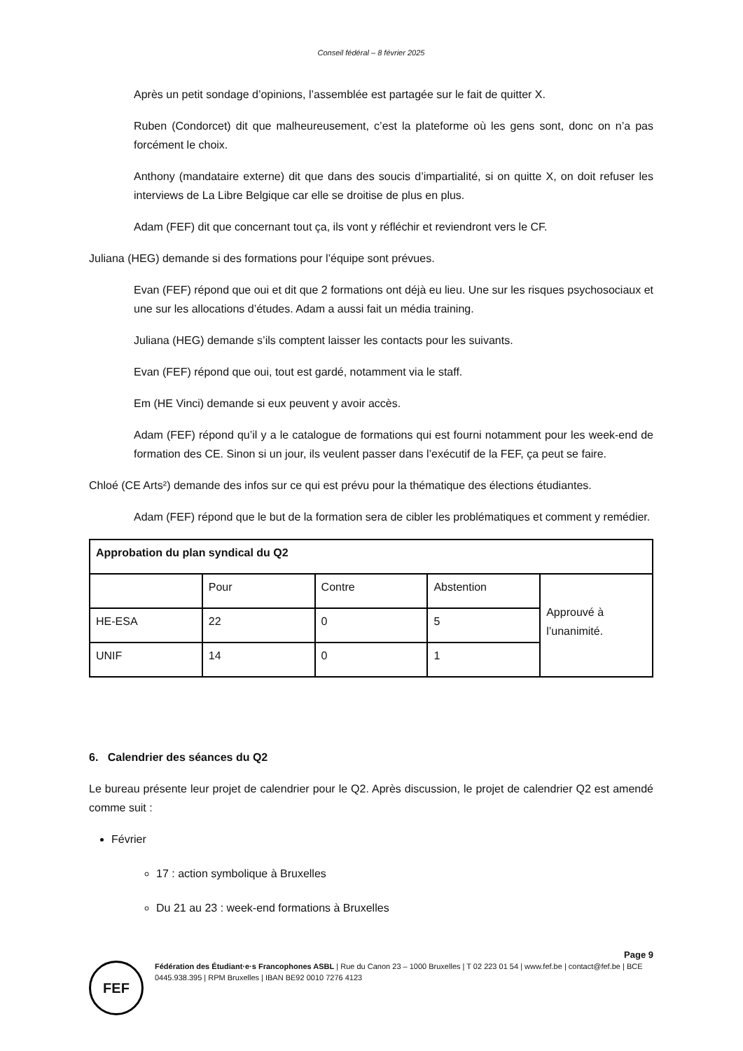Conseil fédéral – 8 février 2025
Après un petit sondage d’opinions, l’assemblée est partagée sur le fait de quitter X.
Ruben (Condorcet) dit que malheureusement, c’est la plateforme où les gens sont, donc on n’a pas forcément le choix.
Anthony (mandataire externe) dit que dans des soucis d’impartialité, si on quitte X, on doit refuser les interviews de La Libre Belgique car elle se droitise de plus en plus.
Adam (FEF) dit que concernant tout ça, ils vont y réfléchir et reviendront vers le CF.
Juliana (HEG) demande si des formations pour l’équipe sont prévues.
Evan (FEF) répond que oui et dit que 2 formations ont déjà eu lieu. Une sur les risques psychosociaux et une sur les allocations d’études. Adam a aussi fait un média training.
Juliana (HEG) demande s’ils comptent laisser les contacts pour les suivants.
Evan (FEF) répond que oui, tout est gardé, notamment via le staff.
Em (HE Vinci) demande si eux peuvent y avoir accès.
Adam (FEF) répond qu’il y a le catalogue de formations qui est fourni notamment pour les week-end de formation des CE. Sinon si un jour, ils veulent passer dans l’exécutif de la FEF, ça peut se faire.
Chloé (CE Arts²) demande des infos sur ce qui est prévu pour la thématique des élections étudiantes.
Adam (FEF) répond que le but de la formation sera de cibler les problématiques et comment y remédier.
| Approbation du plan syndical du Q2 | | | | |
| | Pour | Contre | Abstention | Approuvé à l’unanimité. |
| HE-ESA | 22 | 0 | 5 | |
| UNIF | 14 | 0 | 1 | |
6. Calendrier des séances du Q2
Le bureau présente leur projet de calendrier pour le Q2. Après discussion, le projet de calendrier Q2 est amendé comme suit :
Février
17 : action symbolique à Bruxelles
Du 21 au 23 : week-end formations à Bruxelles
Page 9
FEF
Fédération des Étudiant·e·s Francophones ASBL | Rue du Canon 23 – 1000 Bruxelles | T 02 223 01 54 | www.fef.be | contact@fef.be | BCE 0445.938.395 | RPM Bruxelles | IBAN BE92 0010 7276 4123